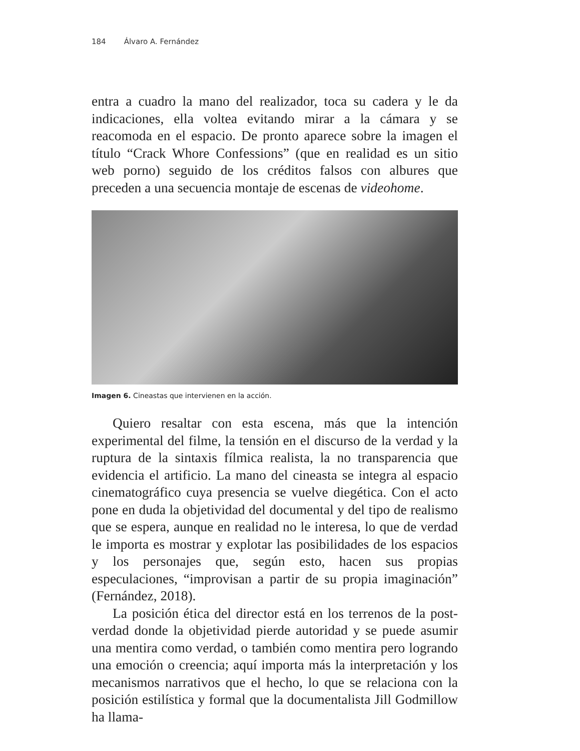184 Álvaro A. Fernández
entra a cuadro la mano del realizador, toca su cadera y le da indicaciones, ella voltea evitando mirar a la cámara y se reacomoda en el espacio. De pronto aparece sobre la imagen el título “Crack Whore Confessions” (que en realidad es un sitio web porno) seguido de los créditos falsos con albures que preceden a una secuencia montaje de escenas de videohome.
Imagen 6. Cineastas que intervienen en la acción.
Quiero resaltar con esta escena, más que la intención experimental del filme, la tensión en el discurso de la verdad y la ruptura de la sintaxis fílmica realista, la no transparencia que evidencia el artificio. La mano del cineasta se integra al espacio cinematográfico cuya presencia se vuelve diegética. Con el acto pone en duda la objetividad del documental y del tipo de realismo que se espera, aunque en realidad no le interesa, lo que de verdad le importa es mostrar y explotar las posibilidades de los espacios y los personajes que, según esto, hacen sus propias especulaciones, “improvisan a partir de su propia imaginación” (Fernández, 2018).
La posición ética del director está en los terrenos de la post-verdad donde la objetividad pierde autoridad y se puede asumir una mentira como verdad, o también como mentira pero logrando una emoción o creencia; aquí importa más la interpretación y los mecanismos narrativos que el hecho, lo que se relaciona con la posición estilística y formal que la documentalista Jill Godmillow ha llama-